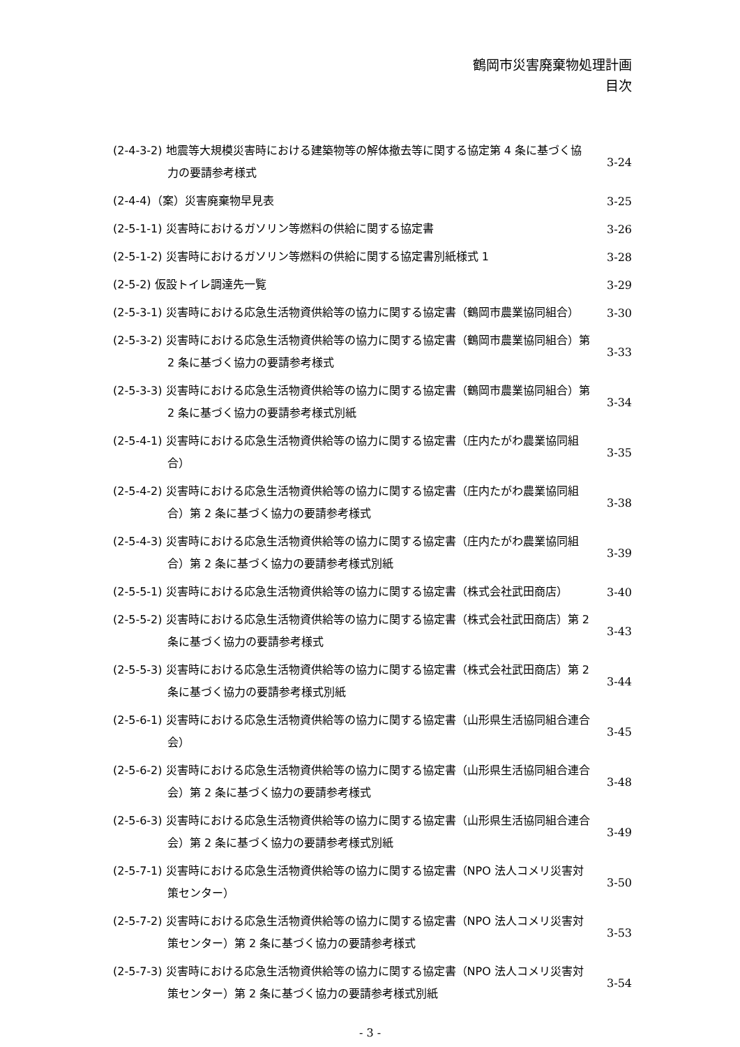鶴岡市災害廃棄物処理計画
目次
(2-4-3-2) 地震等大規模災害時における建築物等の解体撤去等に関する協定第 4 条に基づく協力の要請参考様式
3-24
(2-4-4)（案）災害廃棄物早見表
3-25
(2-5-1-1) 災害時におけるガソリン等燃料の供給に関する協定書
3-26
(2-5-1-2) 災害時におけるガソリン等燃料の供給に関する協定書別紙様式 1
3-28
(2-5-2) 仮設トイレ調達先一覧
3-29
(2-5-3-1) 災害時における応急生活物資供給等の協力に関する協定書（鶴岡市農業協同組合）
3-30
(2-5-3-2) 災害時における応急生活物資供給等の協力に関する協定書（鶴岡市農業協同組合）第 2 条に基づく協力の要請参考様式
3-33
(2-5-3-3) 災害時における応急生活物資供給等の協力に関する協定書（鶴岡市農業協同組合）第 2 条に基づく協力の要請参考様式別紙
3-34
(2-5-4-1) 災害時における応急生活物資供給等の協力に関する協定書（庄内たがわ農業協同組合）
3-35
(2-5-4-2) 災害時における応急生活物資供給等の協力に関する協定書（庄内たがわ農業協同組合）第 2 条に基づく協力の要請参考様式
3-38
(2-5-4-3) 災害時における応急生活物資供給等の協力に関する協定書（庄内たがわ農業協同組合）第 2 条に基づく協力の要請参考様式別紙
3-39
(2-5-5-1) 災害時における応急生活物資供給等の協力に関する協定書（株式会社武田商店）
3-40
(2-5-5-2) 災害時における応急生活物資供給等の協力に関する協定書（株式会社武田商店）第 2 条に基づく協力の要請参考様式
3-43
(2-5-5-3) 災害時における応急生活物資供給等の協力に関する協定書（株式会社武田商店）第 2 条に基づく協力の要請参考様式別紙
3-44
(2-5-6-1) 災害時における応急生活物資供給等の協力に関する協定書（山形県生活協同組合連合会）
3-45
(2-5-6-2) 災害時における応急生活物資供給等の協力に関する協定書（山形県生活協同組合連合会）第 2 条に基づく協力の要請参考様式
3-48
(2-5-6-3) 災害時における応急生活物資供給等の協力に関する協定書（山形県生活協同組合連合会）第 2 条に基づく協力の要請参考様式別紙
3-49
(2-5-7-1) 災害時における応急生活物資供給等の協力に関する協定書（NPO 法人コメリ災害対策センター）
3-50
(2-5-7-2) 災害時における応急生活物資供給等の協力に関する協定書（NPO 法人コメリ災害対策センター）第 2 条に基づく協力の要請参考様式
3-53
(2-5-7-3) 災害時における応急生活物資供給等の協力に関する協定書（NPO 法人コメリ災害対策センター）第 2 条に基づく協力の要請参考様式別紙
3-54
- 3 -